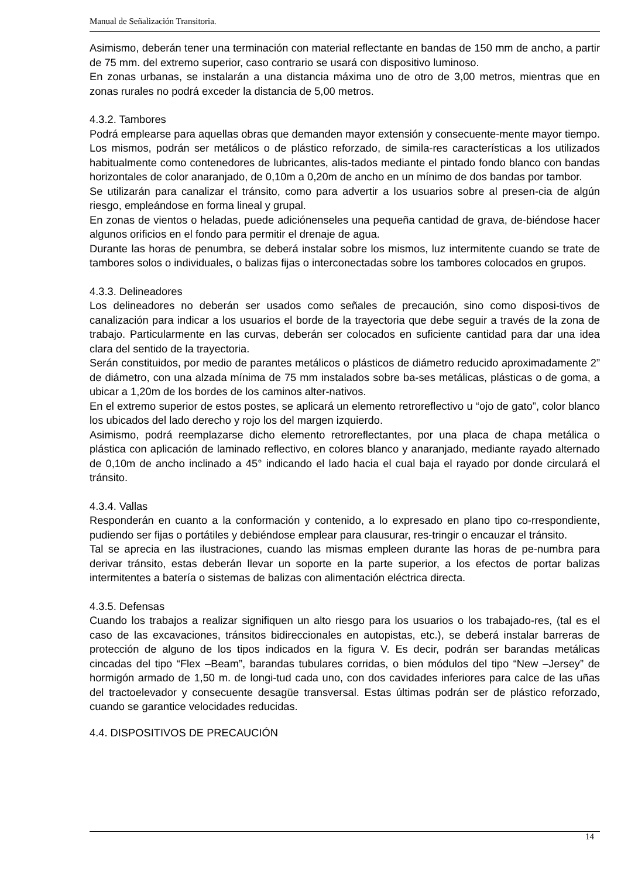Manual de Señalización Transitoria.
Asimismo, deberán tener una terminación con material reflectante en bandas de 150 mm de ancho, a partir de 75 mm. del extremo superior, caso contrario se usará con dispositivo luminoso.
En zonas urbanas, se instalarán a una distancia máxima uno de otro de 3,00 metros, mientras que en zonas rurales no podrá exceder la distancia de 5,00 metros.
4.3.2. Tambores
Podrá emplearse para aquellas obras que demanden mayor extensión y consecuente-mente mayor tiempo. Los mismos, podrán ser metálicos o de plástico reforzado, de simila-res características a los utilizados habitualmente como contenedores de lubricantes, alis-tados mediante el pintado fondo blanco con bandas horizontales de color anaranjado, de 0,10m a 0,20m de ancho en un mínimo de dos bandas por tambor.
Se utilizarán para canalizar el tránsito, como para advertir a los usuarios sobre al presen-cia de algún riesgo, empleándose en forma lineal y grupal.
En zonas de vientos o heladas, puede adiciónenseles una pequeña cantidad de grava, de-biéndose hacer algunos orificios en el fondo para permitir el drenaje de agua.
Durante las horas de penumbra, se deberá instalar sobre los mismos, luz intermitente cuando se trate de tambores solos o individuales, o balizas fijas o interconectadas sobre los tambores colocados en grupos.
4.3.3. Delineadores
Los delineadores no deberán ser usados como señales de precaución, sino como disposi-tivos de canalización para indicar a los usuarios el borde de la trayectoria que debe seguir a través de la zona de trabajo. Particularmente en las curvas, deberán ser colocados en suficiente cantidad para dar una idea clara del sentido de la trayectoria.
Serán constituidos, por medio de parantes metálicos o plásticos de diámetro reducido aproximadamente 2” de diámetro, con una alzada mínima de 75 mm instalados sobre ba-ses metálicas, plásticas o de goma, a ubicar a 1,20m de los bordes de los caminos alter-nativos.
En el extremo superior de estos postes, se aplicará un elemento retroreflectivo u “ojo de gato”, color blanco los ubicados del lado derecho y rojo los del margen izquierdo.
Asimismo, podrá reemplazarse dicho elemento retroreflectantes, por una placa de chapa metálica o plástica con aplicación de laminado reflectivo, en colores blanco y anaranjado, mediante rayado alternado de 0,10m de ancho inclinado a 45° indicando el lado hacia el cual baja el rayado por donde circulará el tránsito.
4.3.4. Vallas
Responderán en cuanto a la conformación y contenido, a lo expresado en plano tipo co-rrespondiente, pudiendo ser fijas o portátiles y debiéndose emplear para clausurar, res-tringir o encauzar el tránsito.
Tal se aprecia en las ilustraciones, cuando las mismas empleen durante las horas de pe-numbra para derivar tránsito, estas deberán llevar un soporte en la parte superior, a los efectos de portar balizas intermitentes a batería o sistemas de balizas con alimentación eléctrica directa.
4.3.5. Defensas
Cuando los trabajos a realizar signifiquen un alto riesgo para los usuarios o los trabajado-res, (tal es el caso de las excavaciones, tránsitos bidireccionales en autopistas, etc.), se deberá instalar barreras de protección de alguno de los tipos indicados en la figura V. Es decir, podrán ser barandas metálicas cincadas del tipo “Flex –Beam”, barandas tubulares corridas, o bien módulos del tipo “New –Jersey” de hormigón armado de 1,50 m. de longi-tud cada uno, con dos cavidades inferiores para calce de las uñas del tractoelevador y consecuente desagüe transversal. Estas últimas podrán ser de plástico reforzado, cuando se garantice velocidades reducidas.
4.4. DISPOSITIVOS DE PRECAUCIÓN
14